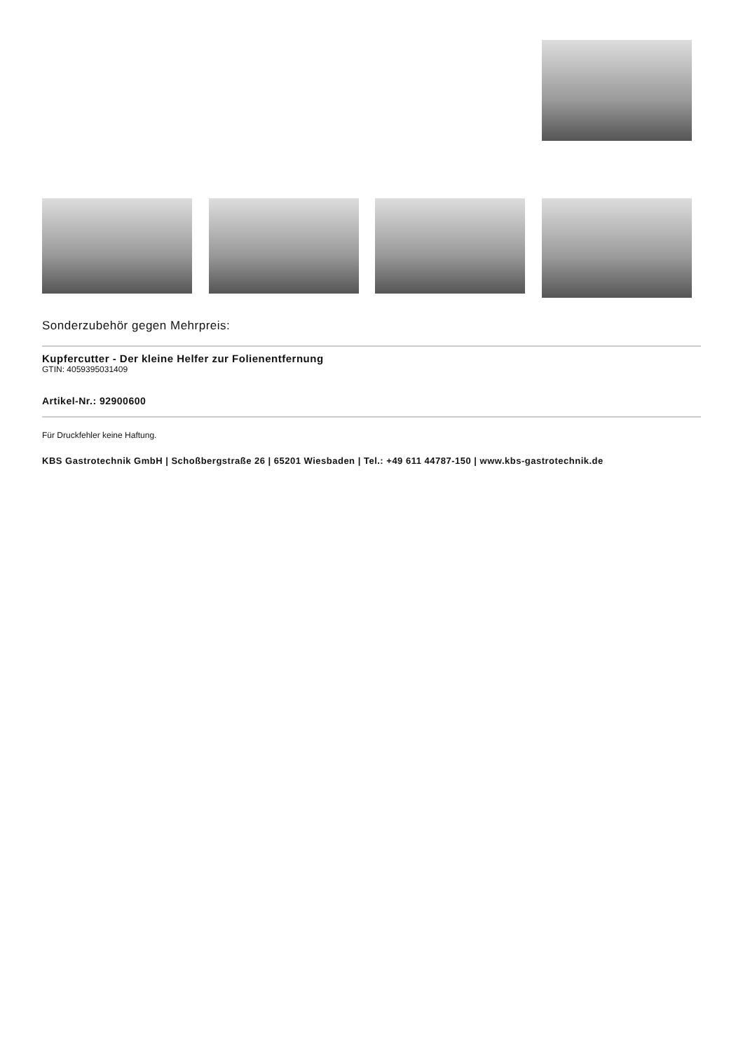Sonderzubehör gegen Mehrpreis:
Kupfercutter - Der kleine Helfer zur Folienentfernung
GTIN: 4059395031409
Artikel-Nr.: 92900600
Für Druckfehler keine Haftung.
KBS Gastrotechnik GmbH | Schoßbergstraße 26 | 65201 Wiesbaden | Tel.: +49 611 44787-150 | www.kbs-gastrotechnik.de